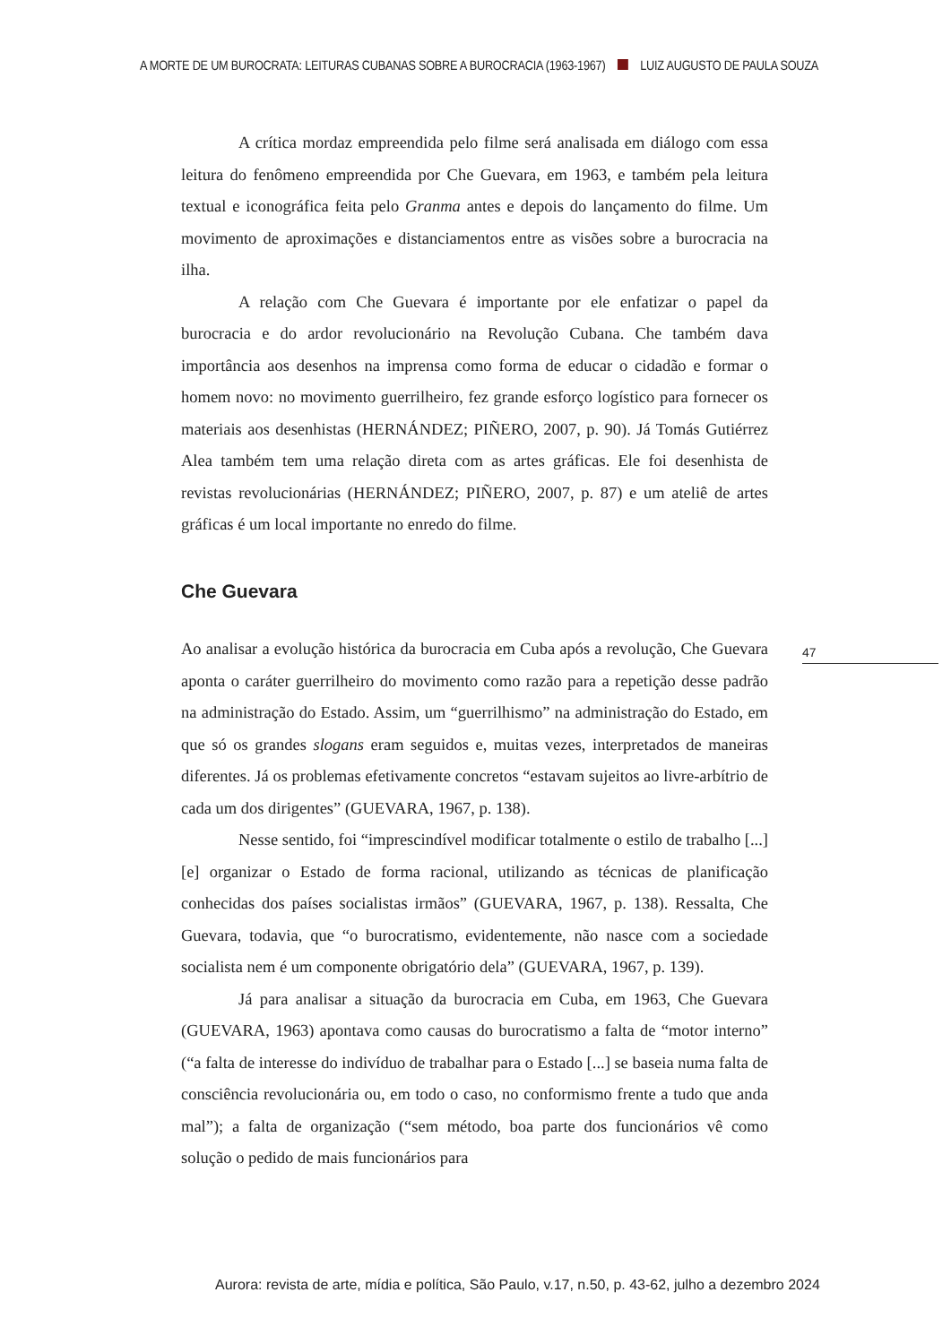A MORTE DE UM BUROCRATA: LEITURAS CUBANAS SOBRE A BUROCRACIA (1963-1967) LUIZ AUGUSTO DE PAULA SOUZA
A crítica mordaz empreendida pelo filme será analisada em diálogo com essa leitura do fenômeno empreendida por Che Guevara, em 1963, e também pela leitura textual e iconográfica feita pelo Granma antes e depois do lançamento do filme. Um movimento de aproximações e distanciamentos entre as visões sobre a burocracia na ilha.
A relação com Che Guevara é importante por ele enfatizar o papel da burocracia e do ardor revolucionário na Revolução Cubana. Che também dava importância aos desenhos na imprensa como forma de educar o cidadão e formar o homem novo: no movimento guerrilheiro, fez grande esforço logístico para fornecer os materiais aos desenhistas (HERNÁNDEZ; PIÑERO, 2007, p. 90). Já Tomás Gutiérrez Alea também tem uma relação direta com as artes gráficas. Ele foi desenhista de revistas revolucionárias (HERNÁNDEZ; PIÑERO, 2007, p. 87) e um ateliê de artes gráficas é um local importante no enredo do filme.
Che Guevara
Ao analisar a evolução histórica da burocracia em Cuba após a revolução, Che Guevara aponta o caráter guerrilheiro do movimento como razão para a repetição desse padrão na administração do Estado. Assim, um “guerrilhismo” na administração do Estado, em que só os grandes slogans eram seguidos e, muitas vezes, interpretados de maneiras diferentes. Já os problemas efetivamente concretos “estavam sujeitos ao livre-arbítrio de cada um dos dirigentes” (GUEVARA, 1967, p. 138).
Nesse sentido, foi “imprescindível modificar totalmente o estilo de trabalho [...] [e] organizar o Estado de forma racional, utilizando as técnicas de planificação conhecidas dos países socialistas irmãos” (GUEVARA, 1967, p. 138). Ressalta, Che Guevara, todavia, que “o burocratismo, evidentemente, não nasce com a sociedade socialista nem é um componente obrigatório dela” (GUEVARA, 1967, p. 139).
Já para analisar a situação da burocracia em Cuba, em 1963, Che Guevara (GUEVARA, 1963) apontava como causas do burocratismo a falta de “motor interno” (“a falta de interesse do indivíduo de trabalhar para o Estado [...] se baseia numa falta de consciência revolucionária ou, em todo o caso, no conformismo frente a tudo que anda mal”); a falta de organização (“sem método, boa parte dos funcionários vê como solução o pedido de mais funcionários para
47
Aurora: revista de arte, mídia e política, São Paulo, v.17, n.50, p. 43-62, julho a dezembro 2024